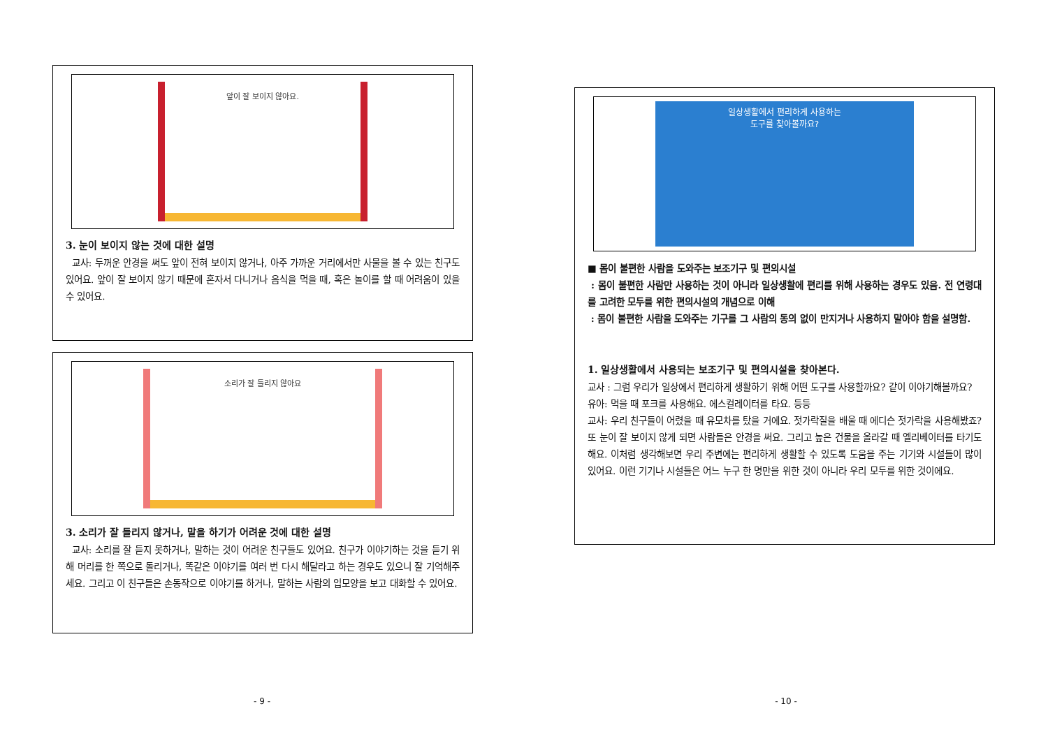앞이 잘 보이지 않아요.
3. 눈이 보이지 않는 것에 대한 설명
교사: 두꺼운 안경을 써도 앞이 전혀 보이지 않거나, 아주 가까운 거리에서만 사물을 볼 수 있는 친구도 있어요. 앞이 잘 보이지 않기 때문에 혼자서 다니거나 음식을 먹을 때, 혹은 놀이를 할 때 어려움이 있을 수 있어요.
소리가 잘 들리지 않아요
3. 소리가 잘 들리지 않거나, 말을 하기가 어려운 것에 대한 설명
교사: 소리를 잘 듣지 못하거나, 말하는 것이 어려운 친구들도 있어요. 친구가 이야기하는 것을 듣기 위해 머리를 한 쪽으로 돌리거나, 똑같은 이야기를 여러 번 다시 해달라고 하는 경우도 있으니 잘 기억해주세요. 그리고 이 친구들은 손동작으로 이야기를 하거나, 말하는 사람의 입모양을 보고 대화할 수 있어요.
- 9 -
일상생활에서 편리하게 사용하는
도구를 찾아볼까요?
■ 몸이 불편한 사람을 도와주는 보조기구 및 편의시설
: 몸이 불편한 사람만 사용하는 것이 아니라 일상생활에 편리를 위해 사용하는 경우도 있음. 전 연령대를 고려한 모두를 위한 편의시설의 개념으로 이해
: 몸이 불편한 사람을 도와주는 기구를 그 사람의 동의 없이 만지거나 사용하지 말아야 함을 설명함.
1. 일상생활에서 사용되는 보조기구 및 편의시설을 찾아본다.
교사 : 그럼 우리가 일상에서 편리하게 생활하기 위해 어떤 도구를 사용할까요? 같이 이야기해볼까요?
유아: 먹을 때 포크를 사용해요. 에스컬레이터를 타요. 등등
교사: 우리 친구들이 어렸을 때 유모차를 탔을 거에요. 젓가락질을 배울 때 에디슨 젓가락을 사용해봤죠? 또 눈이 잘 보이지 않게 되면 사람들은 안경을 써요. 그리고 높은 건물을 올라갈 때 엘리베이터를 타기도 해요. 이처럼 생각해보면 우리 주변에는 편리하게 생활할 수 있도록 도움을 주는 기기와 시설들이 많이 있어요. 이런 기기나 시설들은 어느 누구 한 명만을 위한 것이 아니라 우리 모두를 위한 것이에요.
- 10 -